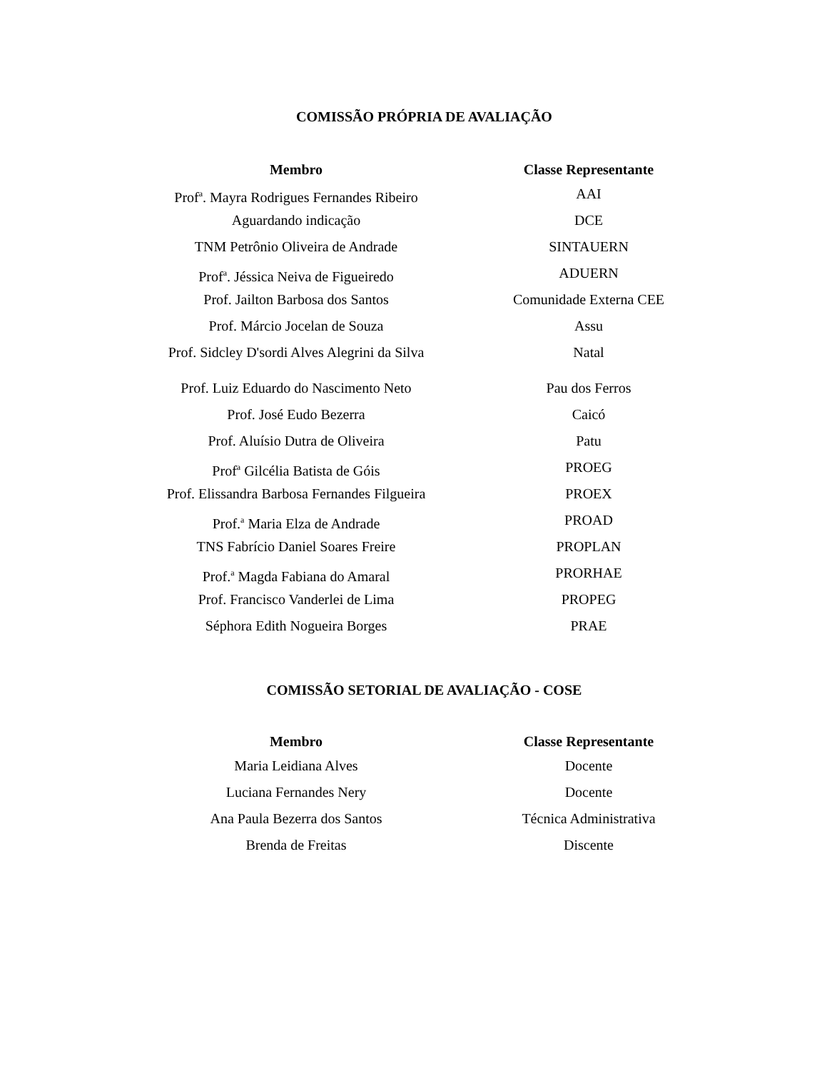COMISSÃO PRÓPRIA DE AVALIAÇÃO
| Membro | Classe Representante |
| --- | --- |
| Prof<sup>a</sup>. Mayra Rodrigues Fernandes Ribeiro | AAI |
| Aguardando indicação | DCE |
| TNM Petrônio Oliveira de Andrade | SINTAUERN |
| Prof<sup>a</sup>. Jéssica Neiva de Figueiredo | ADUERN |
| Prof. Jailton Barbosa dos Santos | Comunidade Externa CEE |
| Prof. Márcio Jocelan de Souza | Assu |
| Prof. Sidcley D'sordi Alves Alegrini da Silva | Natal |
| Prof. Luiz Eduardo do Nascimento Neto | Pau dos Ferros |
| Prof. José Eudo Bezerra | Caicó |
| Prof. Aluísio Dutra de Oliveira | Patu |
| Prof<sup>a</sup> Gilcélia Batista de Góis | PROEG |
| Prof. Elissandra Barbosa Fernandes Filgueira | PROEX |
| Prof.<sup>a</sup> Maria Elza de Andrade | PROAD |
| TNS Fabrício Daniel Soares Freire | PROPLAN |
| Prof.<sup>a</sup> Magda Fabiana do Amaral | PRORHAE |
| Prof. Francisco Vanderlei de Lima | PROPEG |
| Séphora Edith Nogueira Borges | PRAE |
COMISSÃO SETORIAL DE AVALIAÇÃO - COSE
| Membro | Classe Representante |
| --- | --- |
| Maria Leidiana Alves | Docente |
| Luciana Fernandes Nery | Docente |
| Ana Paula Bezerra dos Santos | Técnica Administrativa |
| Brenda de Freitas | Discente |